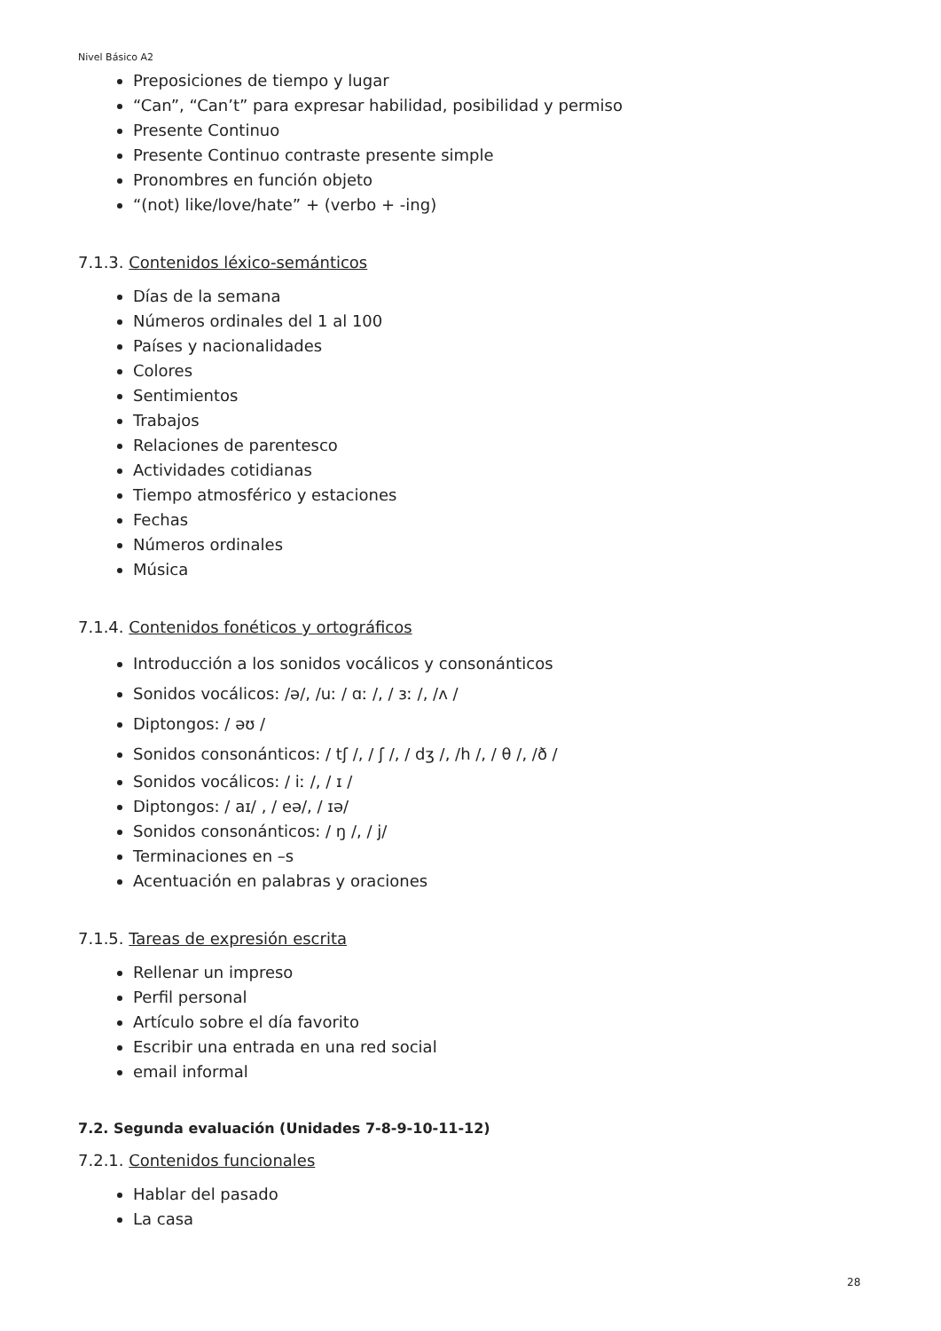Nivel Básico A2
Preposiciones de tiempo y lugar
“Can”, “Can’t” para expresar habilidad, posibilidad y permiso
Presente Continuo
Presente Continuo contraste presente simple
Pronombres en función objeto
“(not) like/love/hate” + (verbo + -ing)
7.1.3. Contenidos léxico-semánticos
Días de la semana
Números ordinales del 1 al 100
Países y nacionalidades
Colores
Sentimientos
Trabajos
Relaciones de parentesco
Actividades cotidianas
Tiempo atmosférico y estaciones
Fechas
Números ordinales
Música
7.1.4. Contenidos fonéticos y ortográficos
Introducción a los sonidos vocálicos y consonánticos
Sonidos vocálicos: /ə/, /uː / ɑː /, / ɜː /, /ʌ /
Diptongos: / əʊ /
Sonidos consonánticos: / tʃ /, / ʃ /, / dʒ /, /h /, / θ /, /ð /
Sonidos vocálicos: / iː /, / ɪ /
Diptongos: / aɪ/ , / eə/, / ɪə/
Sonidos consonánticos: / ŋ /, / j/
Terminaciones en –s
Acentuación en palabras y oraciones
7.1.5. Tareas de expresión escrita
Rellenar un impreso
Perfil personal
Artículo sobre el día favorito
Escribir una entrada en una red social
email informal
7.2. Segunda evaluación (Unidades 7-8-9-10-11-12)
7.2.1. Contenidos funcionales
Hablar del pasado
La casa
28